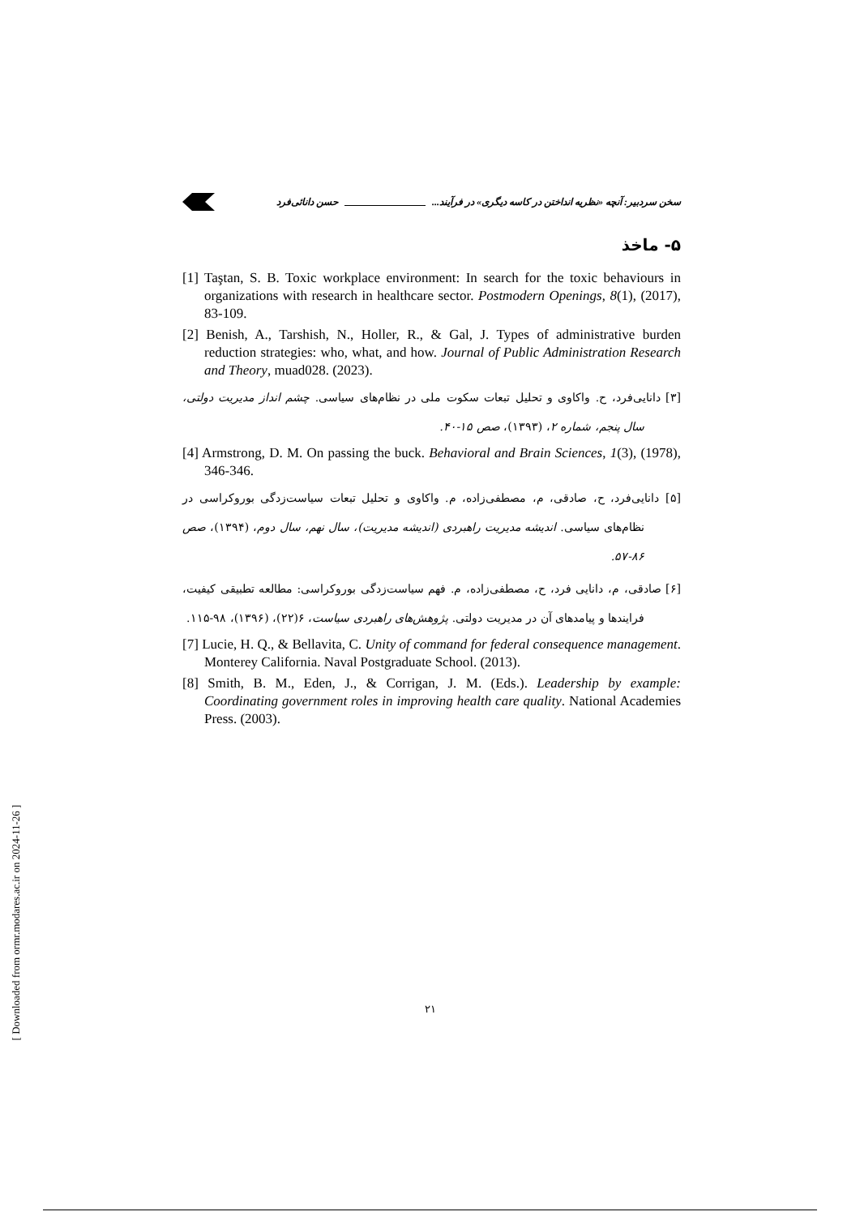سخن سردبیر: آنچه «نظریه انداختن در کاسه دیگری» در فرآیند... حسن دانائی‌فرد
۵- ماخذ
[1] Taştan, S. B. Toxic workplace environment: In search for the toxic behaviours in organizations with research in healthcare sector. Postmodern Openings, 8(1), (2017), 83-109.
[2] Benish, A., Tarshish, N., Holler, R., & Gal, J. Types of administrative burden reduction strategies: who, what, and how. Journal of Public Administration Research and Theory, muad028. (2023).
[۳] دانایی‌فرد، ح. واکاوی و تحلیل تبعات سکوت ملی در نظام‌های سیاسی. چشم انداز مدیریت دولتی، سال پنجم، شماره ۲، (۱۳۹۳)، صص ۱۵-۴۰.
[4] Armstrong, D. M. On passing the buck. Behavioral and Brain Sciences, 1(3), (1978), 346-346.
[۵] دانایی‌فرد، ح، صادقی، م، مصطفی‌زاده، م. واکاوی و تحلیل تبعات سیاست‌زدگی بوروکراسی در نظام‌های سیاسی. اندیشه مدیریت راهبردی (اندیشه مدیریت)، سال نهم، سال دوم، (۱۳۹۴)، صص ۸۶-۵۷.
[۶] صادقی، م، دانایی فرد، ح، مصطفی‌زاده، م. فهم سیاست‌زدگی بوروکراسی: مطالعه تطبیقی کیفیت، فرایندها و پیامدهای آن در مدیریت دولتی. پژوهش‌های راهبردی سیاست، ۶(۲۲)، (۱۳۹۶)، ۹۸-۱۱۵.
[7] Lucie, H. Q., & Bellavita, C. Unity of command for federal consequence management. Monterey California. Naval Postgraduate School. (2013).
[8] Smith, B. M., Eden, J., & Corrigan, J. M. (Eds.). Leadership by example: Coordinating government roles in improving health care quality. National Academies Press. (2003).
۲۱
[ Downloaded from ormr.modares.ac.ir on 2024-11-26 ]